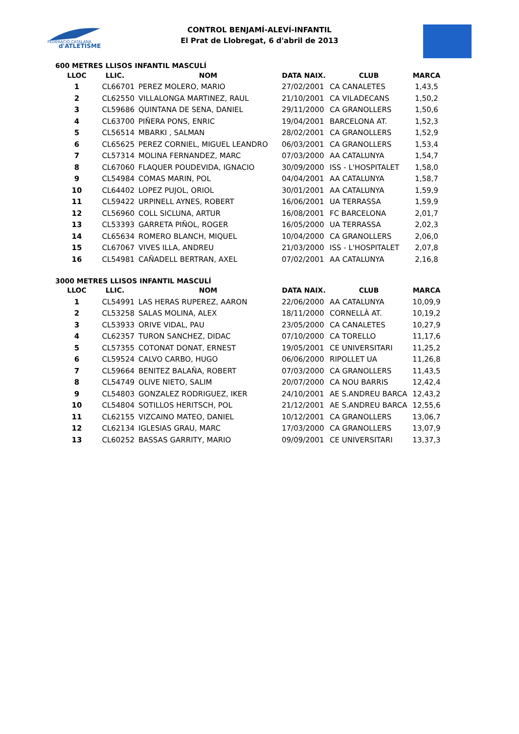FEDERACIÓ CATALANA
d'ATLETISME
CONTROL BENJAMÍ-ALEVÍ-INFANTIL
El Prat de Llobregat, 6 d'abril de 2013
600 METRES LLISOS INFANTIL MASCULÍ
| LLOC | LLIC. | NOM | DATA NAIX. | CLUB | MARCA |
| --- | --- | --- | --- | --- | --- |
| 1 | CL66701 | PEREZ MOLERO, MARIO | 27/02/2001 | CA CANALETES | 1,43,5 |
| 2 | CL62550 | VILLALONGA MARTINEZ, RAUL | 21/10/2001 | CA VILADECANS | 1,50,2 |
| 3 | CL59686 | QUINTANA DE SENA, DANIEL | 29/11/2000 | CA GRANOLLERS | 1,50,6 |
| 4 | CL63700 | PIÑERA PONS, ENRIC | 19/04/2001 | BARCELONA AT. | 1,52,3 |
| 5 | CL56514 | MBARKI , SALMAN | 28/02/2001 | CA GRANOLLERS | 1,52,9 |
| 6 | CL65625 | PEREZ CORNIEL, MIGUEL LEANDRO | 06/03/2001 | CA GRANOLLERS | 1,53,4 |
| 7 | CL57314 | MOLINA FERNANDEZ, MARC | 07/03/2000 | AA CATALUNYA | 1,54,7 |
| 8 | CL67060 | FLAQUER POUDEVIDA, IGNACIO | 30/09/2000 | ISS - L'HOSPITALET | 1,58,0 |
| 9 | CL54984 | COMAS MARIN, POL | 04/04/2001 | AA CATALUNYA | 1,58,7 |
| 10 | CL64402 | LOPEZ PUJOL, ORIOL | 30/01/2001 | AA CATALUNYA | 1,59,9 |
| 11 | CL59422 | URPINELL AYNES, ROBERT | 16/06/2001 | UA TERRASSA | 1,59,9 |
| 12 | CL56960 | COLL SICLUNA, ARTUR | 16/08/2001 | FC BARCELONA | 2,01,7 |
| 13 | CL53393 | GARRETA PIÑOL, ROGER | 16/05/2000 | UA TERRASSA | 2,02,3 |
| 14 | CL65634 | ROMERO BLANCH, MIQUEL | 10/04/2000 | CA GRANOLLERS | 2,06,0 |
| 15 | CL67067 | VIVES ILLA, ANDREU | 21/03/2000 | ISS - L'HOSPITALET | 2,07,8 |
| 16 | CL54981 | CAÑADELL BERTRAN, AXEL | 07/02/2001 | AA CATALUNYA | 2,16,8 |
3000 METRES LLISOS INFANTIL MASCULÍ
| LLOC | LLIC. | NOM | DATA NAIX. | CLUB | MARCA |
| --- | --- | --- | --- | --- | --- |
| 1 | CL54991 | LAS HERAS RUPEREZ, AARON | 22/06/2000 | AA CATALUNYA | 10,09,9 |
| 2 | CL53258 | SALAS MOLINA, ALEX | 18/11/2000 | CORNELLÀ AT. | 10,19,2 |
| 3 | CL53933 | ORIVE VIDAL, PAU | 23/05/2000 | CA CANALETES | 10,27,9 |
| 4 | CL62357 | TURON SANCHEZ, DIDAC | 07/10/2000 | CA TORELLO | 11,17,6 |
| 5 | CL57355 | COTONAT DONAT, ERNEST | 19/05/2001 | CE UNIVERSITARI | 11,25,2 |
| 6 | CL59524 | CALVO CARBO, HUGO | 06/06/2000 | RIPOLLET UA | 11,26,8 |
| 7 | CL59664 | BENITEZ BALAÑA, ROBERT | 07/03/2000 | CA GRANOLLERS | 11,43,5 |
| 8 | CL54749 | OLIVE NIETO, SALIM | 20/07/2000 | CA NOU BARRIS | 12,42,4 |
| 9 | CL54803 | GONZALEZ RODRIGUEZ, IKER | 24/10/2001 | AE S.ANDREU BARCA | 12,43,2 |
| 10 | CL54804 | SOTILLOS HERITSCH, POL | 21/12/2001 | AE S.ANDREU BARCA | 12,55,6 |
| 11 | CL62155 | VIZCAINO MATEO, DANIEL | 10/12/2001 | CA GRANOLLERS | 13,06,7 |
| 12 | CL62134 | IGLESIAS GRAU, MARC | 17/03/2000 | CA GRANOLLERS | 13,07,9 |
| 13 | CL60252 | BASSAS GARRITY, MARIO | 09/09/2001 | CE UNIVERSITARI | 13,37,3 |